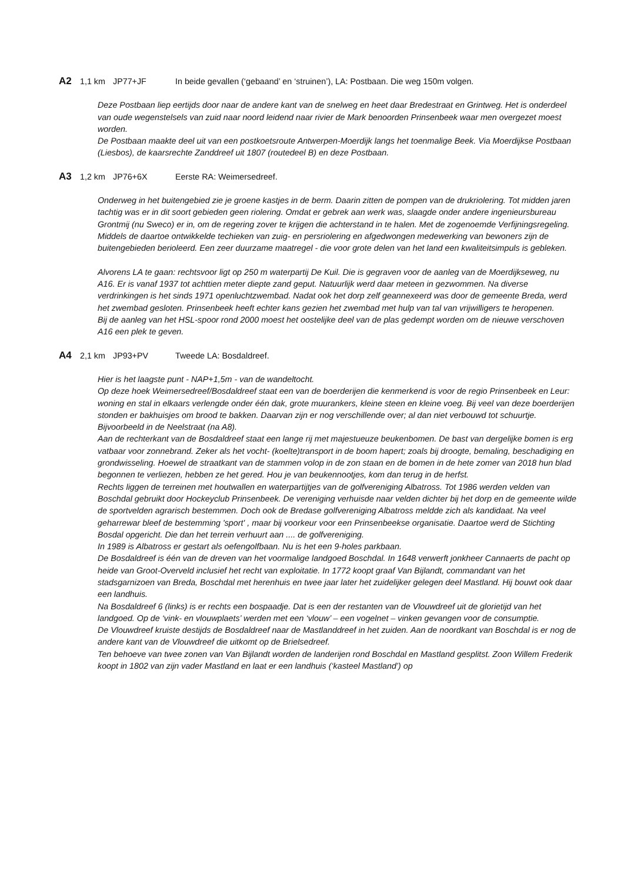A2 1,1 km JP77+JF In beide gevallen (‘gebaand’ en ‘struinen’), LA: Postbaan. Die weg 150m volgen.
Deze Postbaan liep eertijds door naar de andere kant van de snelweg en heet daar Bredestraat en Grintweg. Het is onderdeel van oude wegenstelsels van zuid naar noord leidend naar rivier de Mark benoorden Prinsenbeek waar men overgezet moest worden.
De Postbaan maakte deel uit van een postkoetsroute Antwerpen-Moerdijk langs het toenmalige Beek. Via Moerdijkse Postbaan (Liesbos), de kaarsrechte Zanddreef uit 1807 (routedeel B) en deze Postbaan.
A3 1,2 km JP76+6X Eerste RA: Weimersedreef.
Onderweg in het buitengebied zie je groene kastjes in de berm. Daarin zitten de pompen van de drukriolering. Tot midden jaren tachtig was er in dit soort gebieden geen riolering. Omdat er gebrek aan werk was, slaagde onder andere ingenieursbureau Grontmij (nu Sweco) er in, om de regering zover te krijgen die achterstand in te halen. Met de zogenoemde Verfijningsregeling. Middels de daartoe ontwikkelde techieken van zuig- en persriolering en afgedwongen medewerking van bewoners zijn de buitengebieden berioleerd. Een zeer duurzame maatregel - die voor grote delen van het land een kwaliteitsimpuls is gebleken.
Alvorens LA te gaan: rechtsvoor ligt op 250 m waterpartij De Kuil. Die is gegraven voor de aanleg van de Moerdijkseweg, nu A16. Er is vanaf 1937 tot achttien meter diepte zand geput. Natuurlijk werd daar meteen in gezwommen. Na diverse verdrinkingen is het sinds 1971 openluchtzwembad. Nadat ook het dorp zelf geannexeerd was door de gemeente Breda, werd het zwembad gesloten. Prinsenbeek heeft echter kans gezien het zwembad met hulp van tal van vrijwilligers te heropenen.
Bij de aanleg van het HSL-spoor rond 2000 moest het oostelijke deel van de plas gedempt worden om de nieuwe verschoven A16 een plek te geven.
A4 2,1 km JP93+PV Tweede LA: Bosdaldreef.
Hier is het laagste punt - NAP+1,5m - van de wandeltocht.
Op deze hoek Weimersedreef/Bosdaldreef staat een van de boerderijen die kenmerkend is voor de regio Prinsenbeek en Leur: woning en stal in elkaars verlengde onder één dak, grote muurankers, kleine steen en kleine voeg. Bij veel van deze boerderijen stonden er bakhuisjes om brood te bakken. Daarvan zijn er nog verschillende over; al dan niet verbouwd tot schuurtje. Bijvoorbeeld in de Neelstraat (na A8).
Aan de rechterkant van de Bosdaldreef staat een lange rij met majestueuze beukenbomen. De bast van dergelijke bomen is erg vatbaar voor zonnebrand. Zeker als het vocht- (koelte)transport in de boom hapert; zoals bij droogte, bemaling, beschadiging en grondwisseling. Hoewel de straatkant van de stammen volop in de zon staan en de bomen in de hete zomer van 2018 hun blad begonnen te verliezen, hebben ze het gered. Hou je van beukennootjes, kom dan terug in de herfst.
Rechts liggen de terreinen met houtwallen en waterpartijtjes van de golfvereniging Albatross. Tot 1986 werden velden van Boschdal gebruikt door Hockeyclub Prinsenbeek. De vereniging verhuisde naar velden dichter bij het dorp en de gemeente wilde de sportvelden agrarisch bestemmen. Doch ook de Bredase golfvereniging Albatross meldde zich als kandidaat. Na veel geharrewar bleef de bestemming 'sport' , maar bij voorkeur voor een Prinsenbeekse organisatie. Daartoe werd de Stichting Bosdal opgericht. Die dan het terrein verhuurt aan .... de golfvereniging.
In 1989 is Albatross er gestart als oefengolfbaan. Nu is het een 9-holes parkbaan.
De Bosdaldreef is één van de dreven van het voormalige landgoed Boschdal. In 1648 verwerft jonkheer Cannaerts de pacht op heide van Groot-Overveld inclusief het recht van exploitatie. In 1772 koopt graaf Van Bijlandt, commandant van het stadsgarnizoen van Breda, Boschdal met herenhuis en twee jaar later het zuidelijker gelegen deel Mastland. Hij bouwt ook daar een landhuis.
Na Bosdaldreef 6 (links) is er rechts een bospaadje. Dat is een der restanten van de Vlouwdreef uit de glorietijd van het landgoed. Op de ‘vink- en vlouwplaets’ werden met een ‘vlouw’ – een vogelnet – vinken gevangen voor de consumptie.
De Vlouwdreef kruiste destijds de Bosdaldreef naar de Mastlanddreef in het zuiden. Aan de noordkant van Boschdal is er nog de andere kant van de Vlouwdreef die uitkomt op de Brielsedreef.
Ten behoeve van twee zonen van Van Bijlandt worden de landerijen rond Boschdal en Mastland gesplitst. Zoon Willem Frederik koopt in 1802 van zijn vader Mastland en laat er een landhuis (‘kasteel Mastland’) op